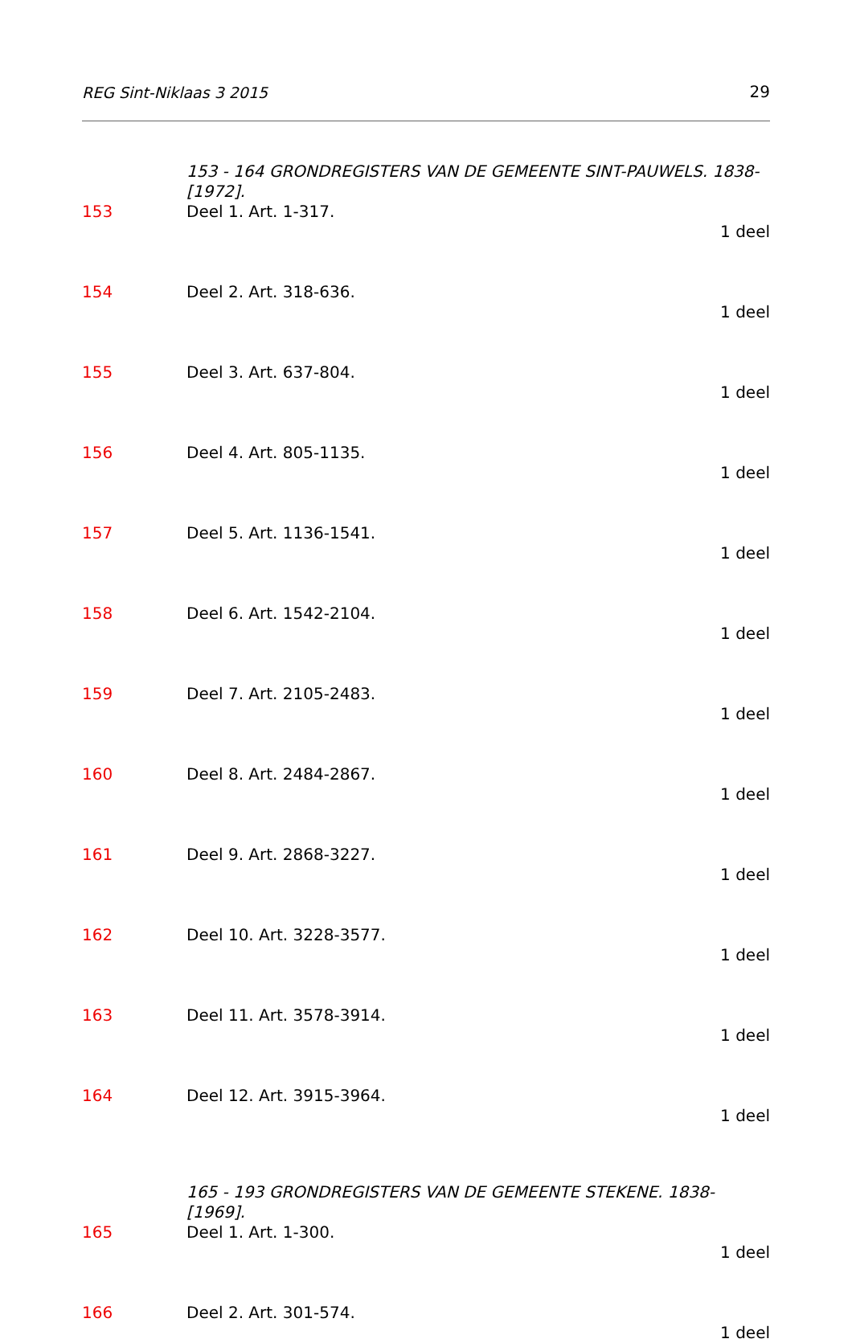REG Sint-Niklaas 3 2015 29
153 - 164 GRONDREGISTERS VAN DE GEMEENTE SINT-PAUWELS. 1838-[1972].
153 Deel 1. Art. 1-317.
1 deel
154 Deel 2. Art. 318-636.
1 deel
155 Deel 3. Art. 637-804.
1 deel
156 Deel 4. Art. 805-1135.
1 deel
157 Deel 5. Art. 1136-1541.
1 deel
158 Deel 6. Art. 1542-2104.
1 deel
159 Deel 7. Art. 2105-2483.
1 deel
160 Deel 8. Art. 2484-2867.
1 deel
161 Deel 9. Art. 2868-3227.
1 deel
162 Deel 10. Art. 3228-3577.
1 deel
163 Deel 11. Art. 3578-3914.
1 deel
164 Deel 12. Art. 3915-3964.
1 deel
165 - 193 GRONDREGISTERS VAN DE GEMEENTE STEKENE. 1838-[1969].
165 Deel 1. Art. 1-300.
1 deel
166 Deel 2. Art. 301-574.
1 deel